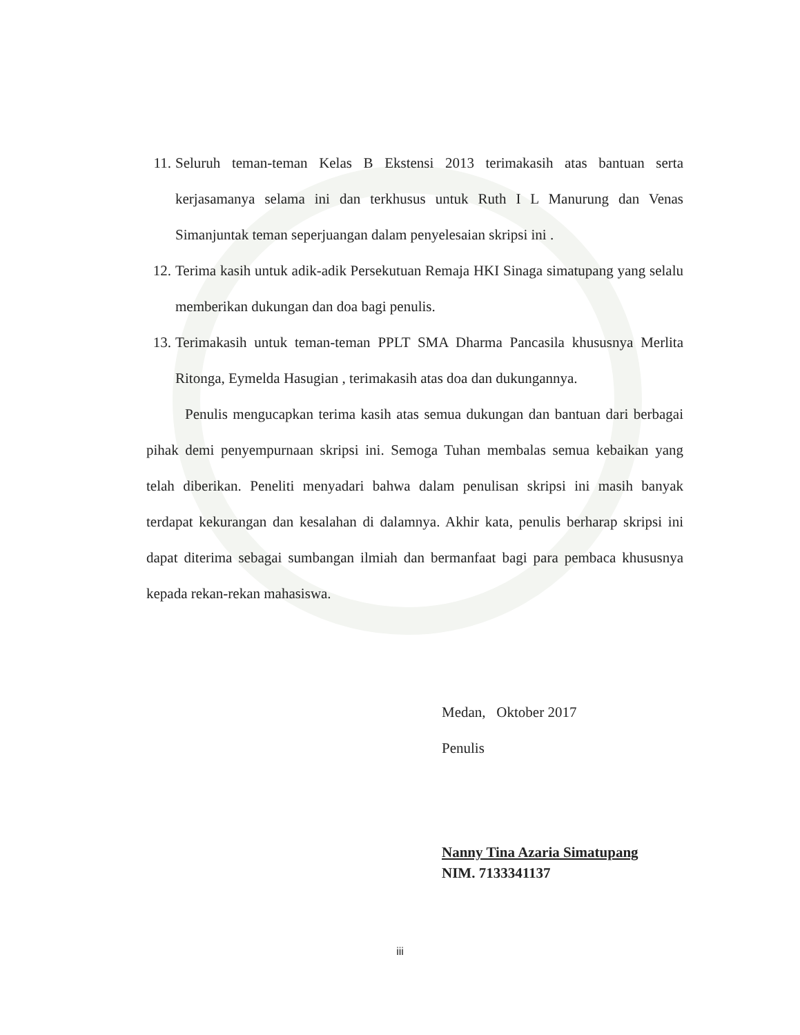11. Seluruh teman-teman Kelas B Ekstensi 2013 terimakasih atas bantuan serta kerjasamanya selama ini dan terkhusus untuk Ruth I L Manurung dan Venas Simanjuntak teman seperjuangan dalam penyelesaian skripsi ini .
12. Terima kasih untuk adik-adik Persekutuan Remaja HKI Sinaga simatupang yang selalu memberikan dukungan dan doa bagi penulis.
13. Terimakasih untuk teman-teman PPLT SMA Dharma Pancasila khususnya Merlita Ritonga, Eymelda Hasugian , terimakasih atas doa dan dukungannya.
Penulis mengucapkan terima kasih atas semua dukungan dan bantuan dari berbagai pihak demi penyempurnaan skripsi ini. Semoga Tuhan membalas semua kebaikan yang telah diberikan. Peneliti menyadari bahwa dalam penulisan skripsi ini masih banyak terdapat kekurangan dan kesalahan di dalamnya. Akhir kata, penulis berharap skripsi ini dapat diterima sebagai sumbangan ilmiah dan bermanfaat bagi para pembaca khususnya kepada rekan-rekan mahasiswa.
Medan, Oktober 2017
Penulis
Nanny Tina Azaria Simatupang
NIM. 7133341137
iii